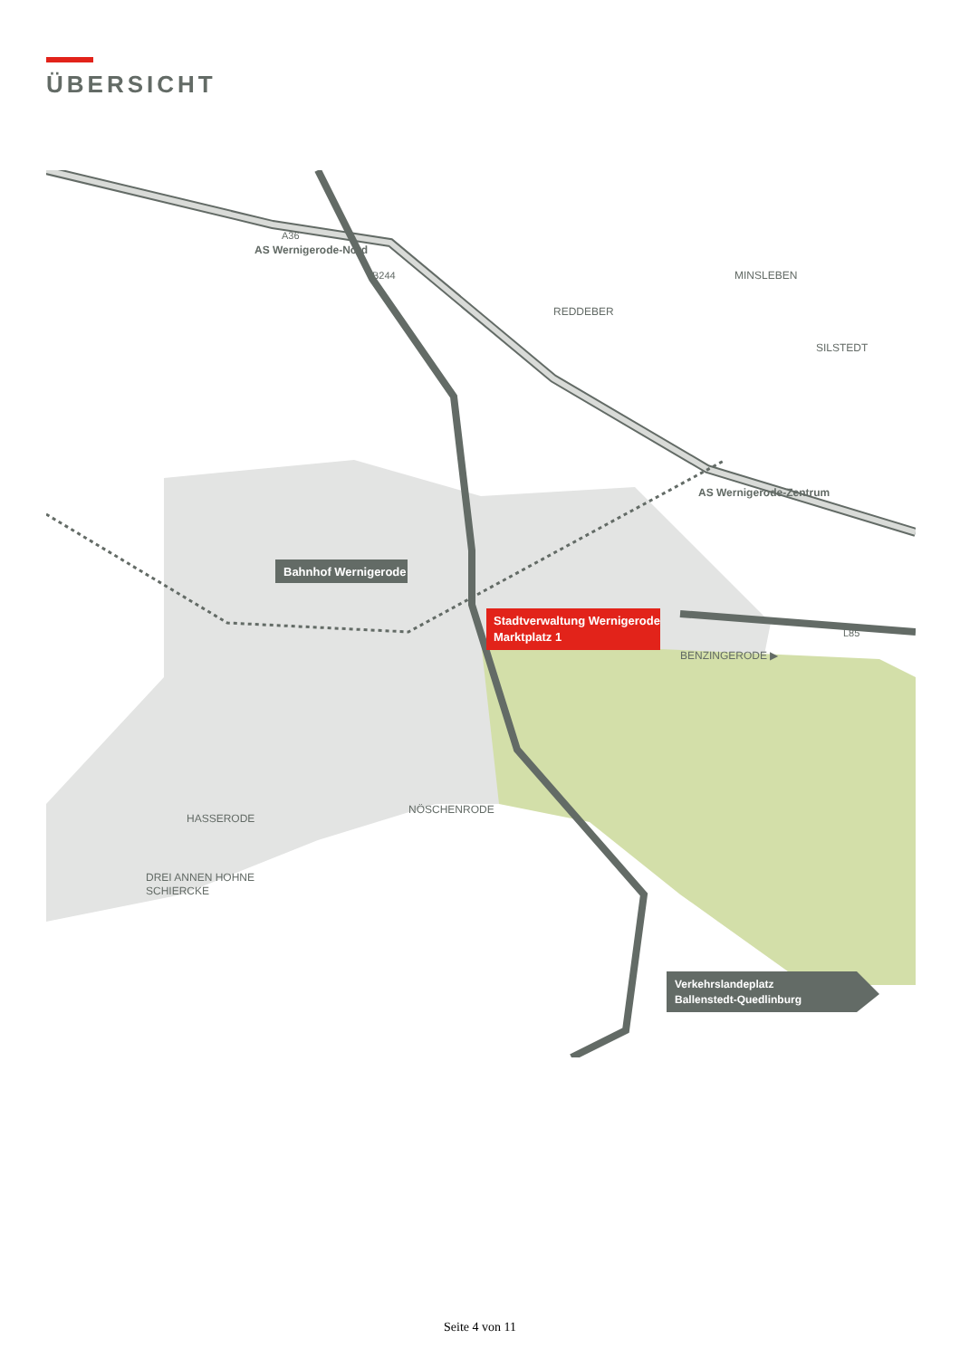ÜBERSICHT
Stadtverwaltung Wernigerode
Marktplatz 1
Bahnhof Wernigerode
AS Wernigerode-Nord
AS Wernigerode-Zentrum
A36
B244
MINSLEBEN
REDDEBER
SILSTEDT
BENZINGERODE ▶
HASSERODE
NÖSCHENRODE
DREI ANNEN HOHNE
SCHIERCKE
L85
Verkehrslandeplatz
Ballenstedt-Quedlinburg
Seite 4 von 11